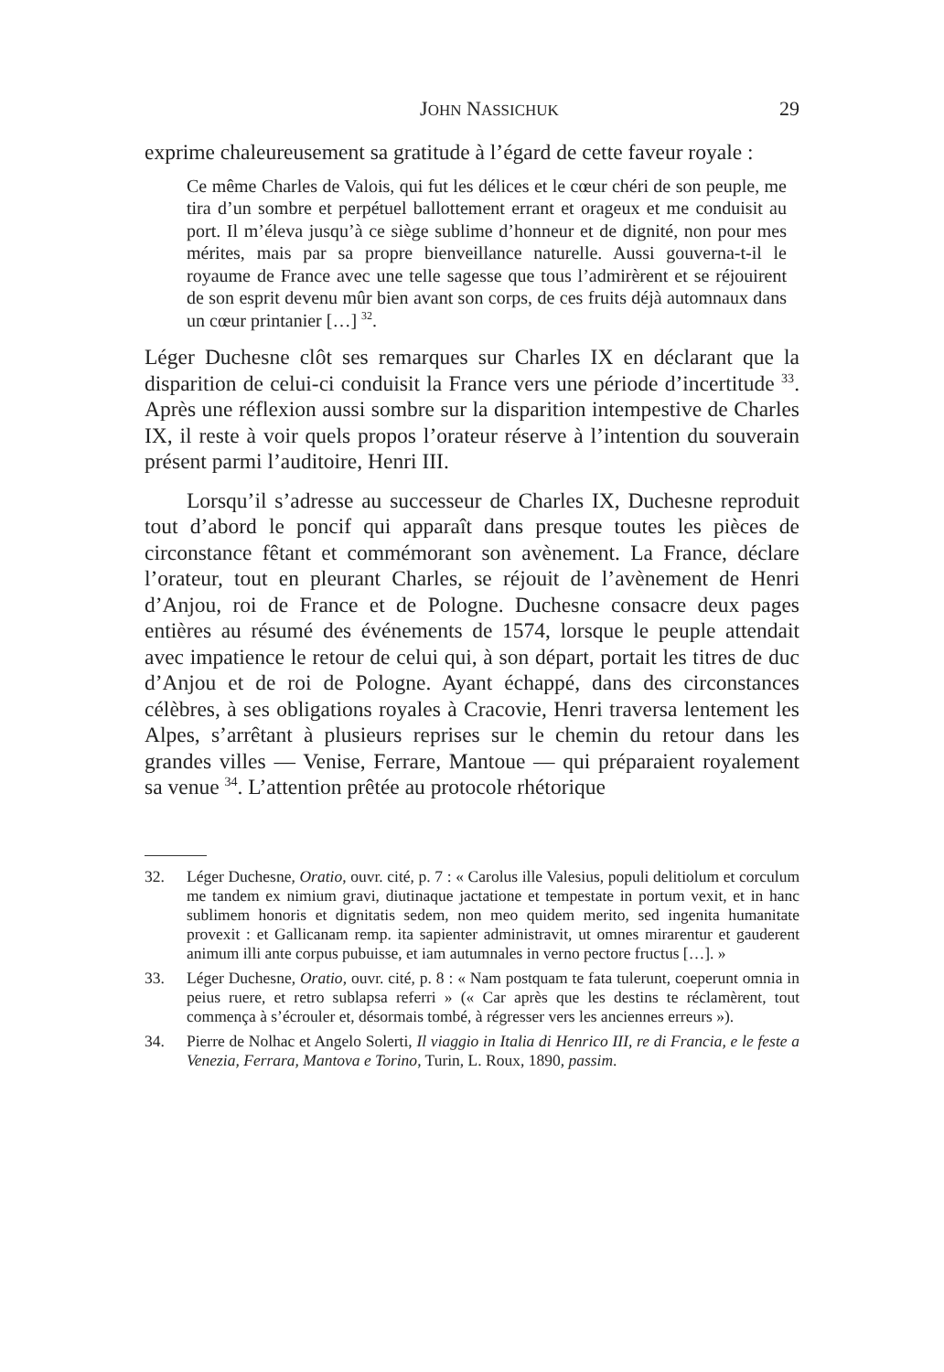JOHN NASSICHUK
29
exprime chaleureusement sa gratitude à l’égard de cette faveur royale :
Ce même Charles de Valois, qui fut les délices et le cœur chéri de son peuple, me tira d’un sombre et perpétuel ballottement errant et orageux et me conduisit au port. Il m’éleva jusqu’à ce siège sublime d’honneur et de dignité, non pour mes mérites, mais par sa propre bienveillance naturelle. Aussi gouverna-t-il le royaume de France avec une telle sagesse que tous l’admirèrent et se réjouirent de son esprit devenu mûr bien avant son corps, de ces fruits déjà automnaux dans un cœur printanier […] <sup>32</sup>.
Léger Duchesne clôt ses remarques sur Charles IX en déclarant que la disparition de celui-ci conduisit la France vers une période d’incertitude <sup>33</sup>. Après une réflexion aussi sombre sur la disparition intempestive de Charles IX, il reste à voir quels propos l’orateur réserve à l’intention du souverain présent parmi l’auditoire, Henri III.
Lorsqu’il s’adresse au successeur de Charles IX, Duchesne reproduit tout d’abord le poncif qui apparaît dans presque toutes les pièces de circonstance fêtant et commémorant son avènement. La France, déclare l’orateur, tout en pleurant Charles, se réjouit de l’avènement de Henri d’Anjou, roi de France et de Pologne. Duchesne consacre deux pages entières au résumé des événements de 1574, lorsque le peuple attendait avec impatience le retour de celui qui, à son départ, portait les titres de duc d’Anjou et de roi de Pologne. Ayant échappé, dans des circonstances célèbres, à ses obligations royales à Cracovie, Henri traversa lentement les Alpes, s’arrêtant à plusieurs reprises sur le chemin du retour dans les grandes villes — Venise, Ferrare, Mantoue — qui préparaient royalement sa venue <sup>34</sup>. L’attention prêtée au protocole rhétorique
32. Léger Duchesne, Oratio, ouvr. cité, p. 7 : « Carolus ille Valesius, populi delitiolum et corculum me tandem ex nimium gravi, diutinaque jactatione et tempestate in portum vexit, et in hanc sublimem honoris et dignitatis sedem, non meo quidem merito, sed ingenita humanitate provexit : et Gallicanam remp. ita sapienter administravit, ut omnes mirarentur et gauderent animum illi ante corpus pubuisse, et iam autumnales in verno pectore fructus […]. »
33. Léger Duchesne, Oratio, ouvr. cité, p. 8 : « Nam postquam te fata tulerunt, coeperunt omnia in peius ruere, et retro sublapsa referri » (« Car après que les destins te réclamèrent, tout commença à s’écrouler et, désormais tombé, à régresser vers les anciennes erreurs »).
34. Pierre de Nolhac et Angelo Solerti, Il viaggio in Italia di Henrico III, re di Francia, e le feste a Venezia, Ferrara, Mantova e Torino, Turin, L. Roux, 1890, passim.